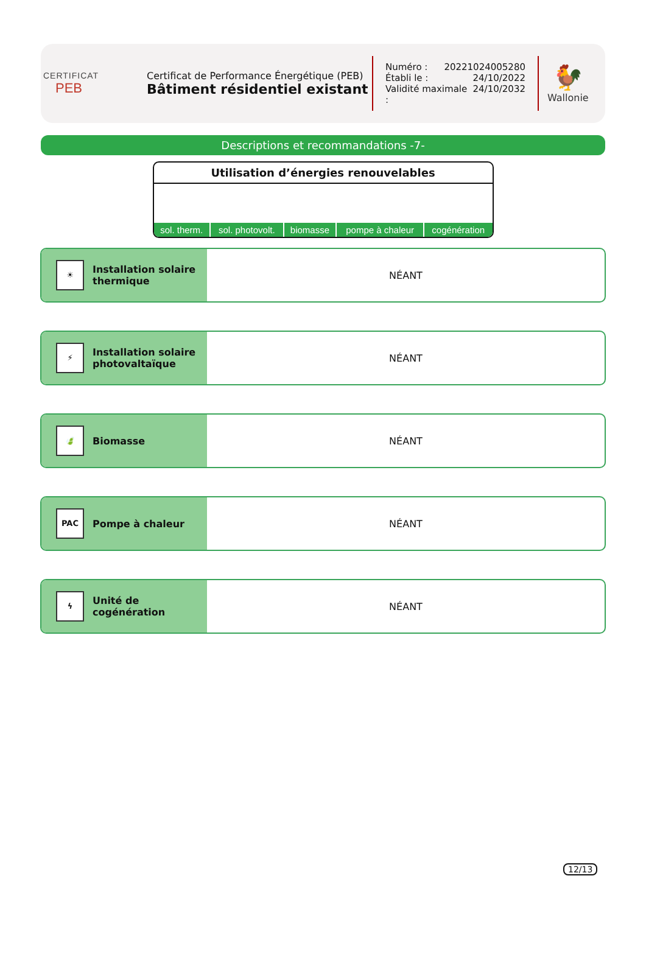CERTIFICAT
PEB
Certificat de Performance Énergétique (PEB)
Bâtiment résidentiel existant
Numéro : 20221024005280
Établi le : 24/10/2022
Validité maximale : 24/10/2032
🐓
Wallonie
Descriptions et recommandations -7-
Utilisation d’énergies renouvelables
| sol. therm. | sol. photovolt. | biomasse | pompe à chaleur | cogénération |
☀
Installation solaire
thermique
NÉANT
⚡
Installation solaire
photovaltaïque
NÉANT
🍃
Biomasse
NÉANT
PAC
Pompe à chaleur
NÉANT
ϟ
Unité de
cogénération
NÉANT
12/13